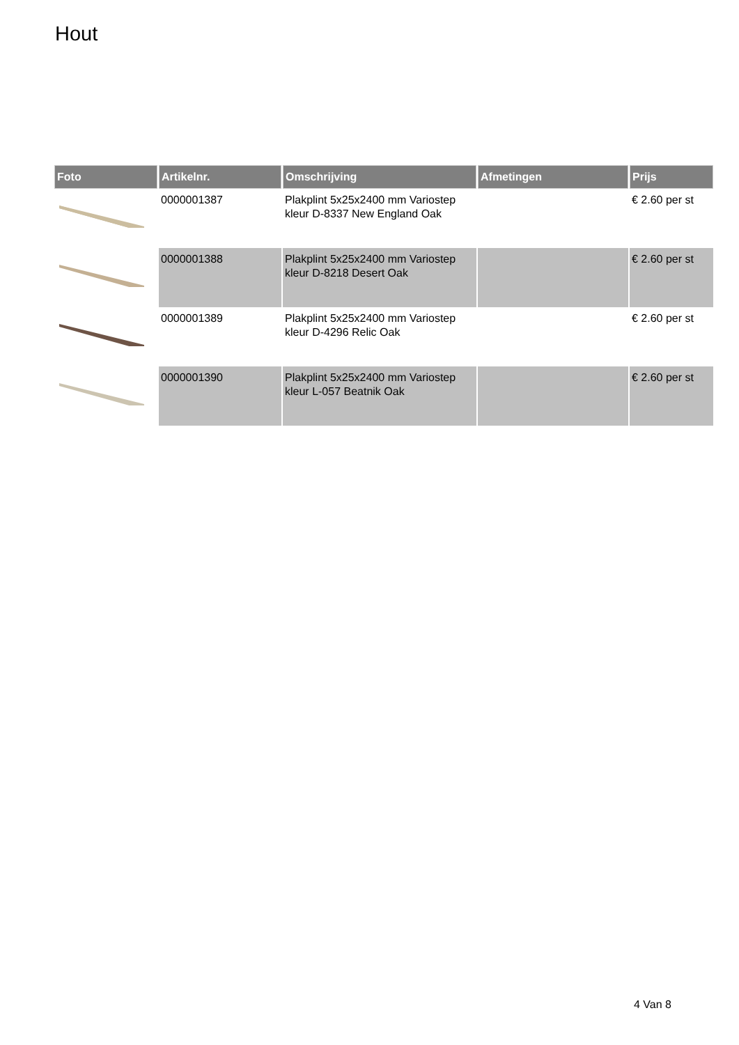Hout
| Foto | Artikelnr. | Omschrijving | Afmetingen | Prijs |
| --- | --- | --- | --- | --- |
| | 0000001387 | Plakplint 5x25x2400 mm Variostep kleur D-8337 New England Oak | | € 2.60 per st |
| | 0000001388 | Plakplint 5x25x2400 mm Variostep kleur D-8218 Desert Oak | | € 2.60 per st |
| | 0000001389 | Plakplint 5x25x2400 mm Variostep kleur D-4296 Relic Oak | | € 2.60 per st |
| | 0000001390 | Plakplint 5x25x2400 mm Variostep kleur L-057 Beatnik Oak | | € 2.60 per st |
4 Van 8